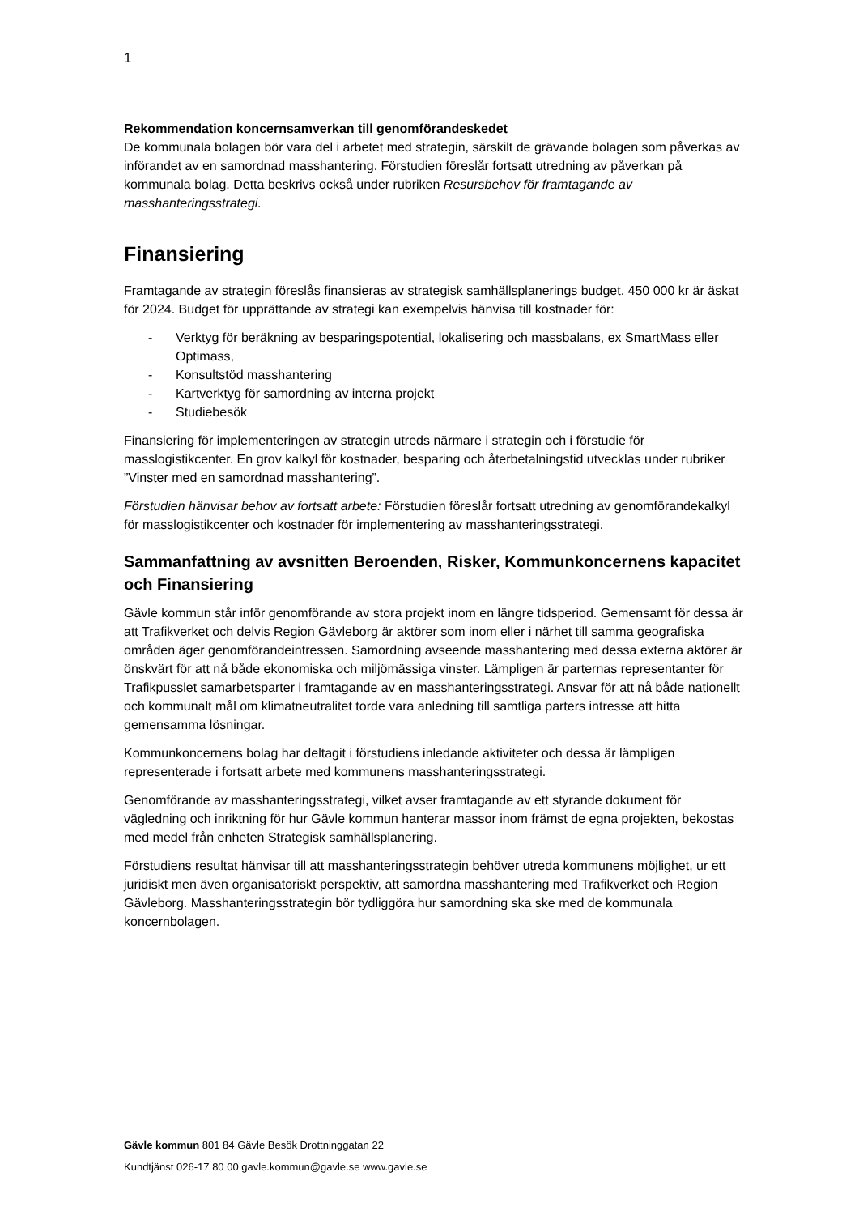1
Rekommendation koncernsamverkan till genomförandeskedet
De kommunala bolagen bör vara del i arbetet med strategin, särskilt de grävande bolagen som påverkas av införandet av en samordnad masshantering. Förstudien föreslår fortsatt utredning av påverkan på kommunala bolag. Detta beskrivs också under rubriken Resursbehov för framtagande av masshanteringsstrategi.
Finansiering
Framtagande av strategin föreslås finansieras av strategisk samhällsplanerings budget. 450 000 kr är äskat för 2024. Budget för upprättande av strategi kan exempelvis hänvisa till kostnader för:
- Verktyg för beräkning av besparingspotential, lokalisering och massbalans, ex SmartMass eller Optimass,
- Konsultstöd masshantering
- Kartverktyg för samordning av interna projekt
- Studiebesök
Finansiering för implementeringen av strategin utreds närmare i strategin och i förstudie för masslogistikcenter. En grov kalkyl för kostnader, besparing och återbetalningstid utvecklas under rubriker ”Vinster med en samordnad masshantering”.
Förstudien hänvisar behov av fortsatt arbete: Förstudien föreslår fortsatt utredning av genomförandekalkyl för masslogistikcenter och kostnader för implementering av masshanteringsstrategi.
Sammanfattning av avsnitten Beroenden, Risker, Kommunkoncernens kapacitet och Finansiering
Gävle kommun står inför genomförande av stora projekt inom en längre tidsperiod. Gemensamt för dessa är att Trafikverket och delvis Region Gävleborg är aktörer som inom eller i närhet till samma geografiska områden äger genomförandeintressen. Samordning avseende masshantering med dessa externa aktörer är önskvärt för att nå både ekonomiska och miljömässiga vinster. Lämpligen är parternas representanter för Trafikpusslet samarbetsparter i framtagande av en masshanteringsstrategi. Ansvar för att nå både nationellt och kommunalt mål om klimatneutralitet torde vara anledning till samtliga parters intresse att hitta gemensamma lösningar.
Kommunkoncernens bolag har deltagit i förstudiens inledande aktiviteter och dessa är lämpligen representerade i fortsatt arbete med kommunens masshanteringsstrategi.
Genomförande av masshanteringsstrategi, vilket avser framtagande av ett styrande dokument för vägledning och inriktning för hur Gävle kommun hanterar massor inom främst de egna projekten, bekostas med medel från enheten Strategisk samhällsplanering.
Förstudiens resultat hänvisar till att masshanteringsstrategin behöver utreda kommunens möjlighet, ur ett juridiskt men även organisatoriskt perspektiv, att samordna masshantering med Trafikverket och Region Gävleborg. Masshanteringsstrategin bör tydliggöra hur samordning ska ske med de kommunala koncernbolagen.
Gävle kommun 801 84 Gävle Besök Drottninggatan 22
Kundtjänst 026-17 80 00 gavle.kommun@gavle.se www.gavle.se